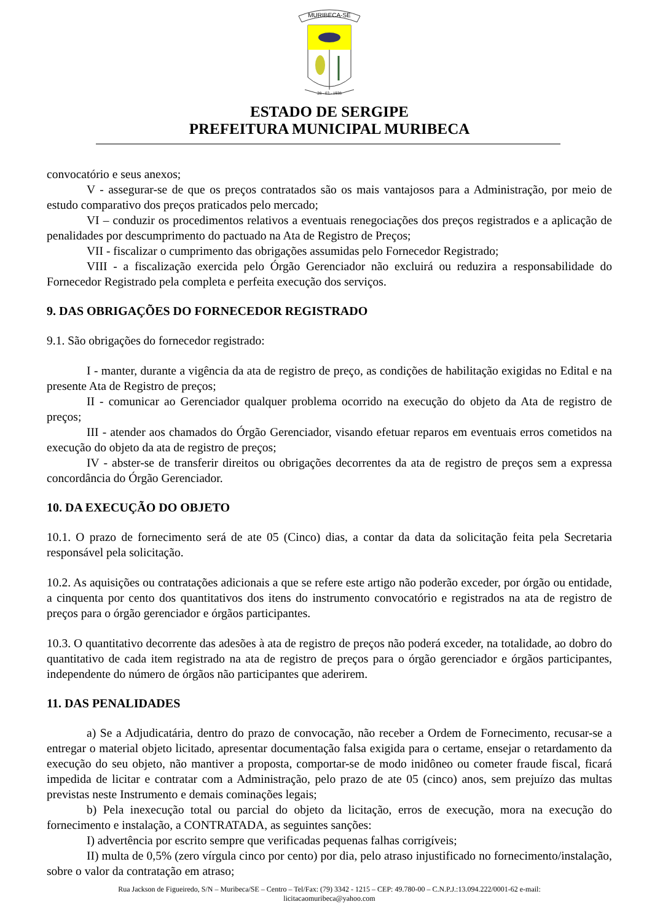MURIBECA-SE
28 - 03 - 1938
ESTADO DE SERGIPE
PREFEITURA MUNICIPAL MURIBECA
convocatório e seus anexos;
V - assegurar-se de que os preços contratados são os mais vantajosos para a Administração, por meio de estudo comparativo dos preços praticados pelo mercado;
VI – conduzir os procedimentos relativos a eventuais renegociações dos preços registrados e a aplicação de penalidades por descumprimento do pactuado na Ata de Registro de Preços;
VII - fiscalizar o cumprimento das obrigações assumidas pelo Fornecedor Registrado;
VIII - a fiscalização exercida pelo Órgão Gerenciador não excluirá ou reduzira a responsabilidade do Fornecedor Registrado pela completa e perfeita execução dos serviços.
9. DAS OBRIGAÇÕES DO FORNECEDOR REGISTRADO
9.1. São obrigações do fornecedor registrado:
I - manter, durante a vigência da ata de registro de preço, as condições de habilitação exigidas no Edital e na presente Ata de Registro de preços;
II - comunicar ao Gerenciador qualquer problema ocorrido na execução do objeto da Ata de registro de preços;
III - atender aos chamados do Órgão Gerenciador, visando efetuar reparos em eventuais erros cometidos na execução do objeto da ata de registro de preços;
IV - abster-se de transferir direitos ou obrigações decorrentes da ata de registro de preços sem a expressa concordância do Órgão Gerenciador.
10. DA EXECUÇÃO DO OBJETO
10.1. O prazo de fornecimento será de ate 05 (Cinco) dias, a contar da data da solicitação feita pela Secretaria responsável pela solicitação.
10.2. As aquisições ou contratações adicionais a que se refere este artigo não poderão exceder, por órgão ou entidade, a cinquenta por cento dos quantitativos dos itens do instrumento convocatório e registrados na ata de registro de preços para o órgão gerenciador e órgãos participantes.
10.3. O quantitativo decorrente das adesões à ata de registro de preços não poderá exceder, na totalidade, ao dobro do quantitativo de cada item registrado na ata de registro de preços para o órgão gerenciador e órgãos participantes, independente do número de órgãos não participantes que aderirem.
11. DAS PENALIDADES
a) Se a Adjudicatária, dentro do prazo de convocação, não receber a Ordem de Fornecimento, recusar-se a entregar o material objeto licitado, apresentar documentação falsa exigida para o certame, ensejar o retardamento da execução do seu objeto, não mantiver a proposta, comportar-se de modo inidôneo ou cometer fraude fiscal, ficará impedida de licitar e contratar com a Administração, pelo prazo de ate 05 (cinco) anos, sem prejuízo das multas previstas neste Instrumento e demais cominações legais;
b) Pela inexecução total ou parcial do objeto da licitação, erros de execução, mora na execução do fornecimento e instalação, a CONTRATADA, as seguintes sanções:
I) advertência por escrito sempre que verificadas pequenas falhas corrigíveis;
II) multa de 0,5% (zero vírgula cinco por cento) por dia, pelo atraso injustificado no fornecimento/instalação, sobre o valor da contratação em atraso;
Rua Jackson de Figueiredo, S/N – Muribeca/SE – Centro – Tel/Fax: (79) 3342 - 1215 – CEP: 49.780-00 – C.N.P.J.:13.094.222/0001-62 e-mail:
licitacaomuribeca@yahoo.com